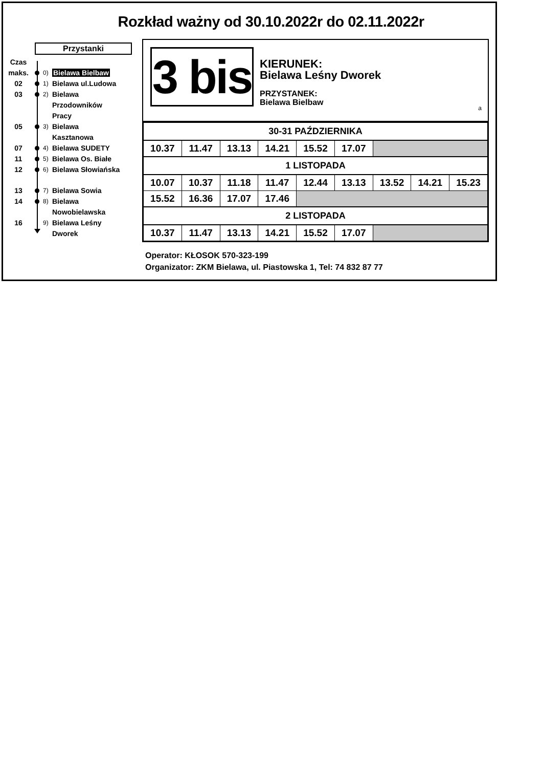Rozkład ważny od 30.10.2022r do 02.11.2022r
Przystanki
Czas
maks. 0) Bielawa Bielbaw
02 1) Bielawa ul.Ludowa
03 2) Bielawa
Przodowników
Pracy
05 3) Bielawa
Kasztanowa
07 4) Bielawa SUDETY
11 5) Bielawa Os. Białe
12 6) Bielawa Słowiańska
13 7) Bielawa Sowia
14 8) Bielawa
Nowobielawska
16 9) Bielawa Leśny
Dworek
3 bis
KIERUNEK:
Bielawa Leśny Dworek
PRZYSTANEK:
Bielawa Bielbaw
a
| 30-31 PAŹDZIERNIKA | | | | | | | | |
| 10.37 | 11.47 | 13.13 | 14.21 | 15.52 | 17.07 | | | |
| 1 LISTOPADA | | | | | | | | |
| 10.07 | 10.37 | 11.18 | 11.47 | 12.44 | 13.13 | 13.52 | 14.21 | 15.23 |
| 15.52 | 16.36 | 17.07 | 17.46 | | | | | |
| 2 LISTOPADA | | | | | | | | |
| 10.37 | 11.47 | 13.13 | 14.21 | 15.52 | 17.07 | | | |
Operator: KŁOSOK 570-323-199
Organizator: ZKM Bielawa, ul. Piastowska 1, Tel: 74 832 87 77